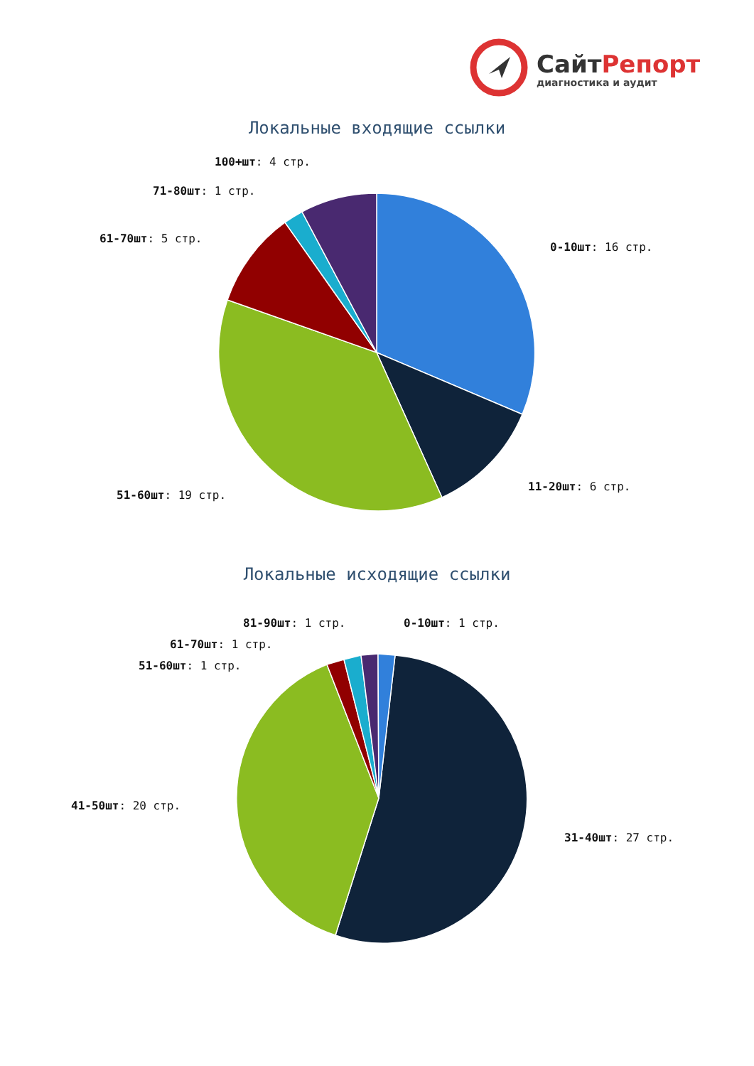СайтРепорт
диагностика и аудит
Локальные входящие ссылки
100+шт: 4 стр.
71-80шт: 1 стр.
61-70шт: 5 стр.
0-10шт: 16 стр.
11-20шт: 6 стр.
51-60шт: 19 стр.
Локальные исходящие ссылки
81-90шт: 1 стр. 0-10шт: 1 стр.
61-70шт: 1 стр.
51-60шт: 1 стр.
41-50шт: 20 стр.
31-40шт: 27 стр.